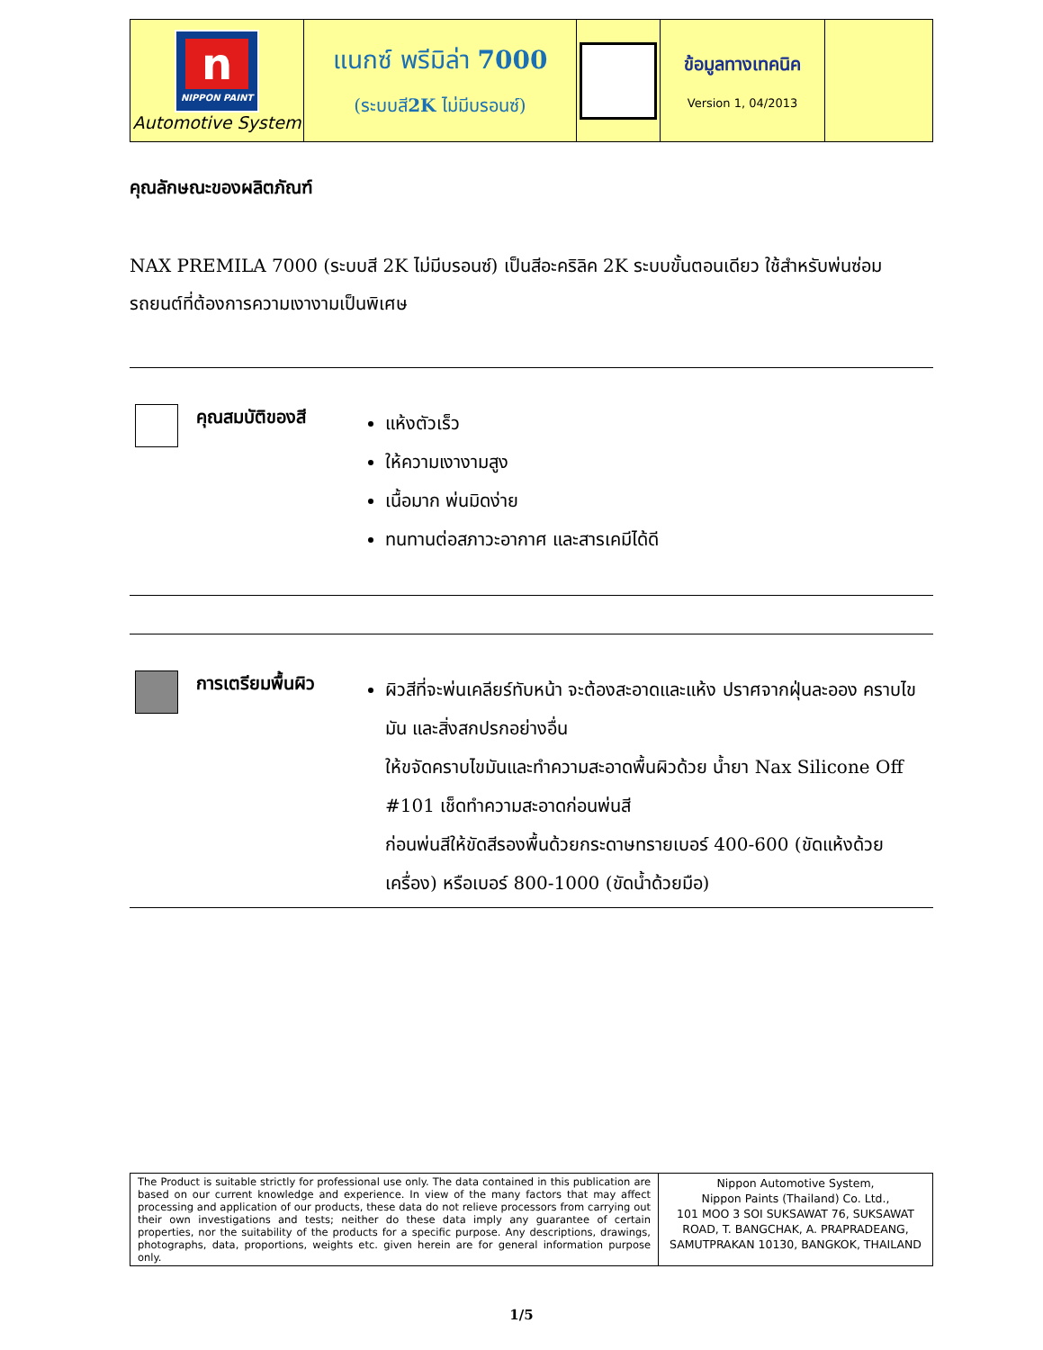| n NIPPON PAINT Automotive System | แนกซ์ พรีมิล่า 7000 (ระบบสี 2K ไม่มีบรอนซ์) | | ข้อมูลทางเทคนิค Version 1, 04/2013 | |
คุณลักษณะของผลิตภัณฑ์
NAX PREMILA 7000 (ระบบสี 2K ไม่มีบรอนซ์) เป็นสีอะคริลิค 2K ระบบขั้นตอนเดียว ใช้สำหรับพ่นซ่อมรถยนต์ที่ต้องการความเงางามเป็นพิเศษ
คุณสมบัติของสี
แห้งตัวเร็ว
ให้ความเงางามสูง
เนื้อมาก พ่นมิดง่าย
ทนทานต่อสภาวะอากาศ และสารเคมีได้ดี
การเตรียมพื้นผิว
ผิวสีที่จะพ่นเคลียร์ทับหน้า จะต้องสะอาดและแห้ง ปราศจากฝุ่นละออง คราบไขมัน และสิ่งสกปรกอย่างอื่น
ให้ขจัดคราบไขมันและทำความสะอาดพื้นผิวด้วย น้ำยา Nax Silicone Off #101 เช็ดทำความสะอาดก่อนพ่นสี
ก่อนพ่นสีให้ขัดสีรองพื้นด้วยกระดาษทรายเบอร์ 400-600 (ขัดแห้งด้วยเครื่อง) หรือเบอร์ 800-1000 (ขัดน้ำด้วยมือ)
| The Product is suitable strictly for professional use only. The data contained in this publication are based on our current knowledge and experience. In view of the many factors that may affect processing and application of our products, these data do not relieve processors from carrying out their own investigations and tests; neither do these data imply any guarantee of certain properties, nor the suitability of the products for a specific purpose. Any descriptions, drawings, photographs, data, proportions, weights etc. given herein are for general information purpose only. | Nippon Automotive System, Nippon Paints (Thailand) Co. Ltd., 101 MOO 3 SOI SUKSAWAT 76, SUKSAWAT ROAD, T. BANGCHAK, A. PRAPRADEANG, SAMUTPRAKAN 10130, BANGKOK, THAILAND |
1/5